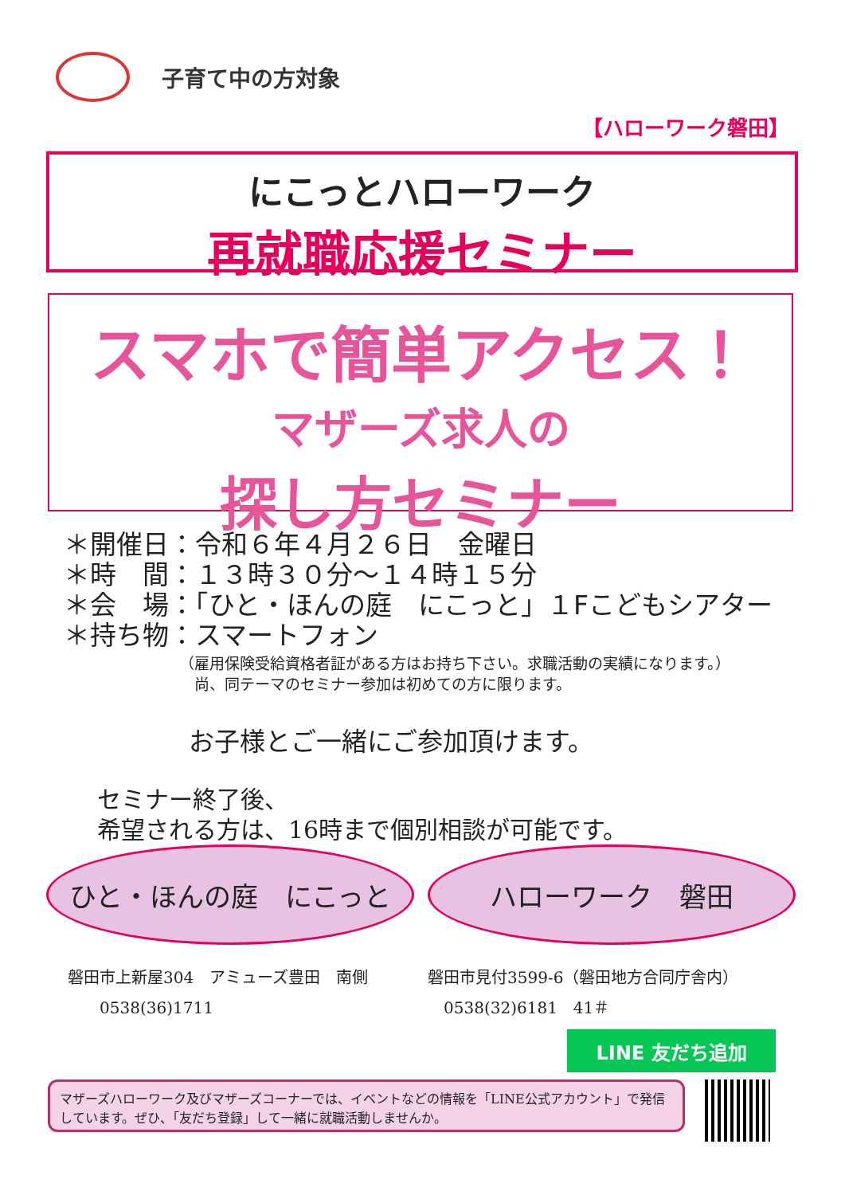子育て中の方対象
【ハローワーク磐田】
にこっとハローワーク
再就職応援セミナー
スマホで簡単アクセス！
マザーズ求人の
探し方セミナー
＊開催日：令和６年４月２６日　金曜日
＊時　間：１３時３０分～１４時１５分
＊会　場：「ひと・ほんの庭　にこっと」１Fこどもシアター
＊持ち物：スマートフォン
（雇用保険受給資格者証がある方はお持ち下さい。求職活動の実績になります。）
　尚、同テーマのセミナー参加は初めての方に限ります。
お子様とご一緒にご参加頂けます。
セミナー終了後、
希望される方は、16時まで個別相談が可能です。
ひと・ほんの庭　にこっと ハローワーク　磐田
磐田市上新屋304　アミューズ豊田　南側
　　0538(36)1711
磐田市見付3599-6（磐田地方合同庁舎内）
　0538(32)6181　41＃
LINE 友だち追加
マザーズハローワーク及びマザーズコーナーでは、イベントなどの情報を「LINE公式アカウント」で発信しています。ぜひ、「友だち登録」して一緒に就職活動しませんか。